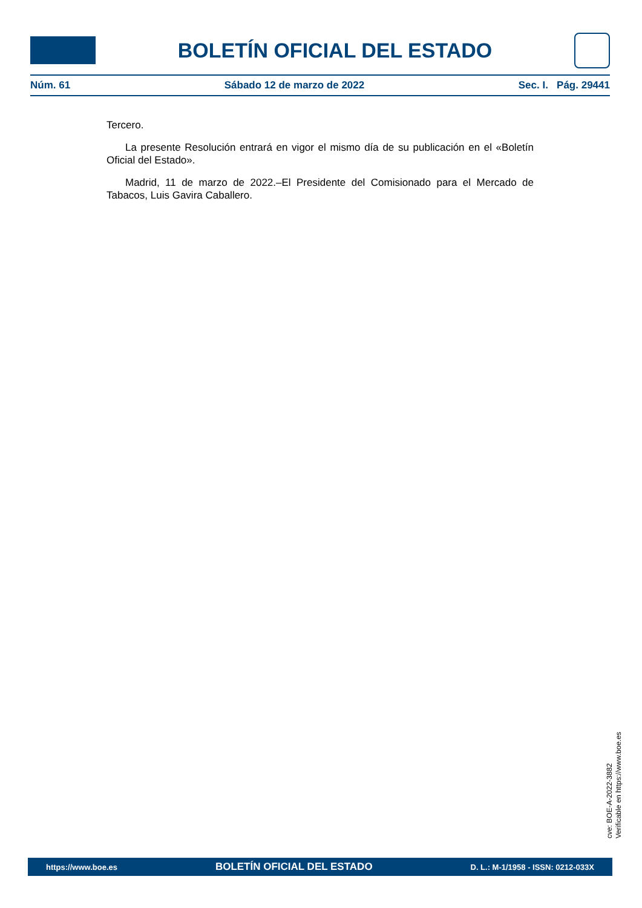BOLETÍN OFICIAL DEL ESTADO
Núm. 61 Sábado 12 de marzo de 2022 Sec. I. Pág. 29441
Tercero.
La presente Resolución entrará en vigor el mismo día de su publicación en el «Boletín Oficial del Estado».
Madrid, 11 de marzo de 2022.–El Presidente del Comisionado para el Mercado de Tabacos, Luis Gavira Caballero.
cve: BOE-A-2022-3882
Verificable en https://www.boe.es
https://www.boe.es BOLETÍN OFICIAL DEL ESTADO D. L.: M-1/1958 - ISSN: 0212-033X